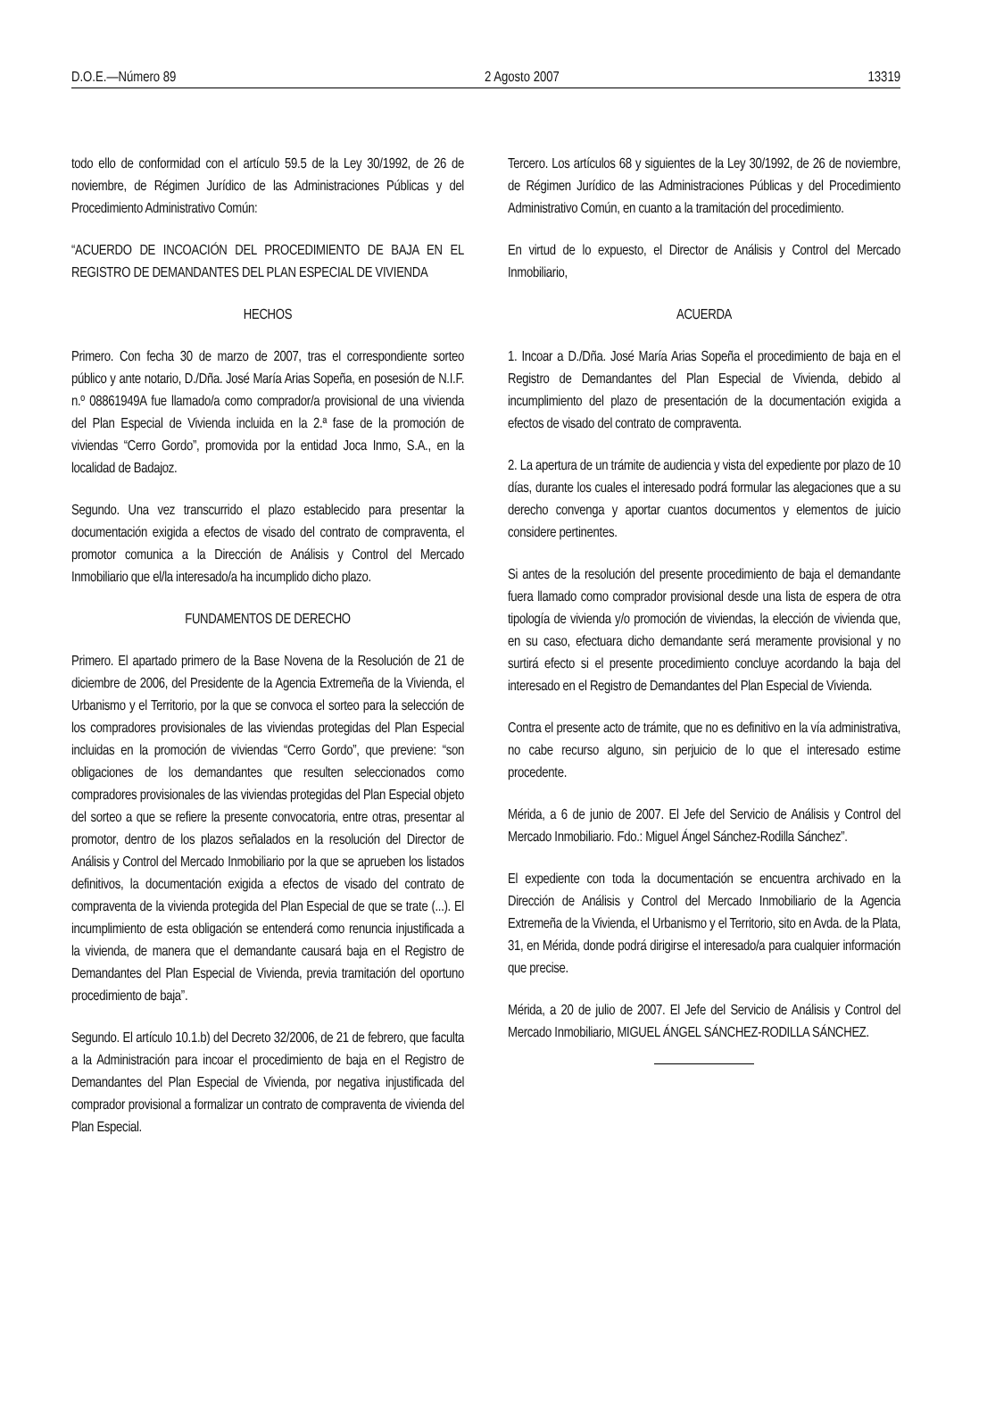D.O.E.—Número 89 2 Agosto 2007 13319
todo ello de conformidad con el artículo 59.5 de la Ley 30/1992, de 26 de noviembre, de Régimen Jurídico de las Administraciones Públicas y del Procedimiento Administrativo Común:
“ACUERDO DE INCOACIÓN DEL PROCEDIMIENTO DE BAJA EN EL REGISTRO DE DEMANDANTES DEL PLAN ESPECIAL DE VIVIENDA
HECHOS
Primero. Con fecha 30 de marzo de 2007, tras el correspondiente sorteo público y ante notario, D./Dña. José María Arias Sopeña, en posesión de N.I.F. n.º 08861949A fue llamado/a como comprador/a provisional de una vivienda del Plan Especial de Vivienda incluida en la 2.ª fase de la promoción de viviendas “Cerro Gordo”, promovida por la entidad Joca Inmo, S.A., en la localidad de Badajoz.
Segundo. Una vez transcurrido el plazo establecido para presentar la documentación exigida a efectos de visado del contrato de compraventa, el promotor comunica a la Dirección de Análisis y Control del Mercado Inmobiliario que el/la interesado/a ha incumplido dicho plazo.
FUNDAMENTOS DE DERECHO
Primero. El apartado primero de la Base Novena de la Resolución de 21 de diciembre de 2006, del Presidente de la Agencia Extremeña de la Vivienda, el Urbanismo y el Territorio, por la que se convoca el sorteo para la selección de los compradores provisionales de las viviendas protegidas del Plan Especial incluidas en la promoción de viviendas “Cerro Gordo”, que previene: “son obligaciones de los demandantes que resulten seleccionados como compradores provisionales de las viviendas protegidas del Plan Especial objeto del sorteo a que se refiere la presente convocatoria, entre otras, presentar al promotor, dentro de los plazos señalados en la resolución del Director de Análisis y Control del Mercado Inmobiliario por la que se aprueben los listados definitivos, la documentación exigida a efectos de visado del contrato de compraventa de la vivienda protegida del Plan Especial de que se trate (...). El incumplimiento de esta obligación se entenderá como renuncia injustificada a la vivienda, de manera que el demandante causará baja en el Registro de Demandantes del Plan Especial de Vivienda, previa tramitación del oportuno procedimiento de baja”.
Segundo. El artículo 10.1.b) del Decreto 32/2006, de 21 de febrero, que faculta a la Administración para incoar el procedimiento de baja en el Registro de Demandantes del Plan Especial de Vivienda, por negativa injustificada del comprador provisional a formalizar un contrato de compraventa de vivienda del Plan Especial.
Tercero. Los artículos 68 y siguientes de la Ley 30/1992, de 26 de noviembre, de Régimen Jurídico de las Administraciones Públicas y del Procedimiento Administrativo Común, en cuanto a la tramitación del procedimiento.
En virtud de lo expuesto, el Director de Análisis y Control del Mercado Inmobiliario,
ACUERDA
1. Incoar a D./Dña. José María Arias Sopeña el procedimiento de baja en el Registro de Demandantes del Plan Especial de Vivienda, debido al incumplimiento del plazo de presentación de la documentación exigida a efectos de visado del contrato de compraventa.
2. La apertura de un trámite de audiencia y vista del expediente por plazo de 10 días, durante los cuales el interesado podrá formular las alegaciones que a su derecho convenga y aportar cuantos documentos y elementos de juicio considere pertinentes.
Si antes de la resolución del presente procedimiento de baja el demandante fuera llamado como comprador provisional desde una lista de espera de otra tipología de vivienda y/o promoción de viviendas, la elección de vivienda que, en su caso, efectuara dicho demandante será meramente provisional y no surtirá efecto si el presente procedimiento concluye acordando la baja del interesado en el Registro de Demandantes del Plan Especial de Vivienda.
Contra el presente acto de trámite, que no es definitivo en la vía administrativa, no cabe recurso alguno, sin perjuicio de lo que el interesado estime procedente.
Mérida, a 6 de junio de 2007. El Jefe del Servicio de Análisis y Control del Mercado Inmobiliario. Fdo.: Miguel Ángel Sánchez-Rodilla Sánchez”.
El expediente con toda la documentación se encuentra archivado en la Dirección de Análisis y Control del Mercado Inmobiliario de la Agencia Extremeña de la Vivienda, el Urbanismo y el Territorio, sito en Avda. de la Plata, 31, en Mérida, donde podrá dirigirse el interesado/a para cualquier información que precise.
Mérida, a 20 de julio de 2007. El Jefe del Servicio de Análisis y Control del Mercado Inmobiliario, MIGUEL ÁNGEL SÁNCHEZ-RODILLA SÁNCHEZ.